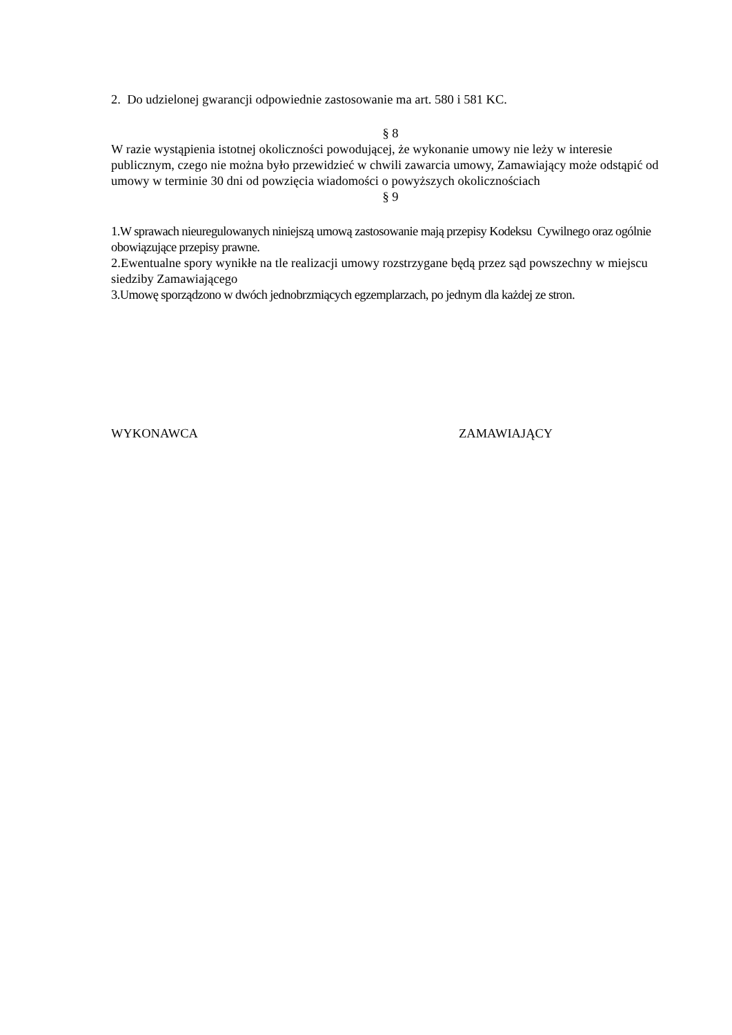2. Do udzielonej gwarancji odpowiednie zastosowanie ma art. 580 i 581 KC.
§ 8
W razie wystąpienia istotnej okoliczności powodującej, że wykonanie umowy nie leży w interesie publicznym, czego nie można było przewidzieć w chwili zawarcia umowy, Zamawiający może odstąpić od umowy w terminie 30 dni od powzięcia wiadomości o powyższych okolicznościach
§ 9
1.W sprawach nieuregulowanych niniejszą umową zastosowanie mają przepisy Kodeksu Cywilnego oraz ogólnie obowiązujące przepisy prawne.
2.Ewentualne spory wynikłe na tle realizacji umowy rozstrzygane będą przez sąd powszechny w miejscu siedziby Zamawiającego
3.Umowę sporządzono w dwóch jednobrzmiących egzemplarzach, po jednym dla każdej ze stron.
WYKONAWCA ZAMAWIAJĄCY